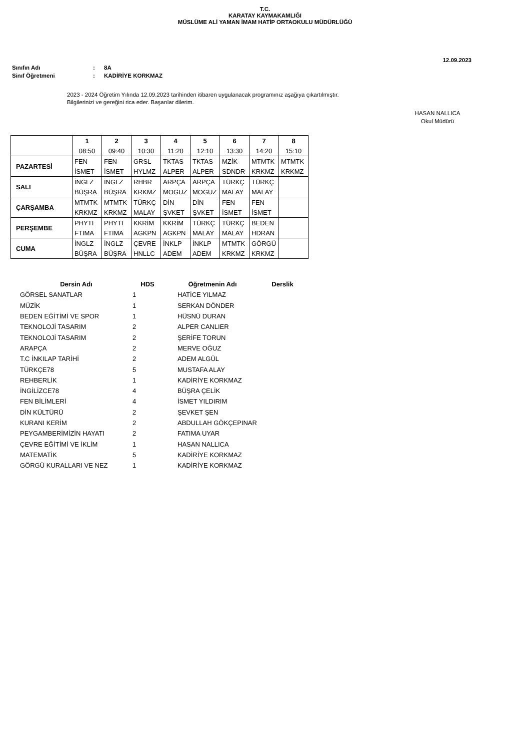T.C.
KARATAY KAYMAKAMLIĞI
MÜSLÜME ALİ YAMAN İMAM HATİP ORTAOKULU MÜDÜRLÜĞÜ
12.09.2023
| Sınıfın Adı | : | 8A |
| Sinıf Öğretmeni | : | KADİRİYE KORKMAZ |
2023 - 2024 Öğretim Yılında 12.09.2023 tarihinden itibaren uygulanacak programınız aşağıya çıkartılmıştır.
Bilgilerinizi ve gereğini rica eder. Başarılar dilerim.
HASAN NALLICA
Okul Müdürü
| | 1 | 2 | 3 | 4 | 5 | 6 | 7 | 8 |
| | 08:50 | 09:40 | 10:30 | 11:20 | 12:10 | 13:30 | 14:20 | 15:10 |
| PAZARTESİ | FEN | FEN | GRSL | TKTAS | TKTAS | MZİK | MTMTK | MTMTK |
| | İSMET | İSMET | HYLMZ | ALPER | ALPER | SDNDR | KRKMZ | KRKMZ |
| SALI | İNGLZ | İNGLZ | RHBR | ARPÇA | ARPÇA | TÜRKÇ | TÜRKÇ | |
| | BÜŞRA | BÜŞRA | KRKMZ | MOGUZ | MOGUZ | MALAY | MALAY | |
| ÇARŞAMBA | MTMTK | MTMTK | TÜRKÇ | DİN | DİN | FEN | FEN | |
| | KRKMZ | KRKMZ | MALAY | ŞVKET | ŞVKET | İSMET | İSMET | |
| PERŞEMBE | PHYTI | PHYTI | KKRİM | KKRİM | TÜRKÇ | TÜRKÇ | BEDEN | |
| | FTIMA | FTIMA | AGKPN | AGKPN | MALAY | MALAY | HDRAN | |
| CUMA | İNGLZ | İNGLZ | ÇEVRE | İNKLP | İNKLP | MTMTK | GÖRGÜ | |
| | BÜŞRA | BÜŞRA | HNLLC | ADEM | ADEM | KRKMZ | KRKMZ | |
| Dersin Adı | HDS | Öğretmenin Adı | Derslik |
| --- | --- | --- | --- |
| GÖRSEL SANATLAR | 1 | HATİCE YILMAZ | |
| MÜZİK | 1 | SERKAN DÖNDER | |
| BEDEN EĞİTİMİ VE SPOR | 1 | HÜSNÜ DURAN | |
| TEKNOLOJİ TASARIM | 2 | ALPER CANLIER | |
| TEKNOLOJİ TASARIM | 2 | ŞERİFE TORUN | |
| ARAPÇA | 2 | MERVE OĞUZ | |
| T.C İNKILAP TARİHİ | 2 | ADEM ALGÜL | |
| TÜRKÇE78 | 5 | MUSTAFA ALAY | |
| REHBERLİK | 1 | KADİRİYE KORKMAZ | |
| İNGİLİZCE78 | 4 | BÜŞRA ÇELİK | |
| FEN BİLİMLERİ | 4 | İSMET YILDIRIM | |
| DİN KÜLTÜRÜ | 2 | ŞEVKET ŞEN | |
| KURANI KERİM | 2 | ABDULLAH GÖKÇEPINAR | |
| PEYGAMBERİMİZİN HAYATI | 2 | FATIMA UYAR | |
| ÇEVRE EĞİTİMİ VE İKLİM | 1 | HASAN NALLICA | |
| MATEMATİK | 5 | KADİRİYE KORKMAZ | |
| GÖRGÜ KURALLARI VE NEZ | 1 | KADİRİYE KORKMAZ | |